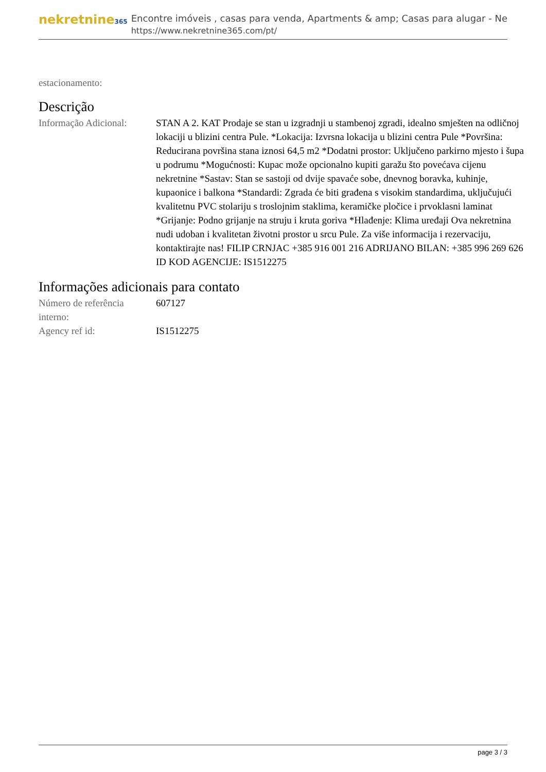nekretnine365
Encontre imóveis , casas para venda, Apartments & amp; Casas para alugar - Ne
https://www.nekretnine365.com/pt/
estacionamento:
Descrição
| Informação Adicional: | STAN A 2. KAT Prodaje se stan u izgradnji u stambenoj zgradi, idealno smješten na odličnoj lokaciji u blizini centra Pule. *Lokacija: Izvrsna lokacija u blizini centra Pule *Površina: Reducirana površina stana iznosi 64,5 m2 *Dodatni prostor: Uključeno parkirno mjesto i šupa u podrumu *Mogućnosti: Kupac može opcionalno kupiti garažu što povećava cijenu nekretnine *Sastav: Stan se sastoji od dvije spavaće sobe, dnevnog boravka, kuhinje, kupaonice i balkona *Standardi: Zgrada će biti građena s visokim standardima, uključujući kvalitetnu PVC stolariju s troslojnim staklima, keramičke pločice i prvoklasni laminat *Grijanje: Podno grijanje na struju i kruta goriva *Hlađenje: Klima uređaji Ova nekretnina nudi udoban i kvalitetan životni prostor u srcu Pule. Za više informacija i rezervaciju, kontaktirajte nas! FILIP CRNJAC +385 916 001 216 ADRIJANO BILAN: +385 996 269 626 ID KOD AGENCIJE: IS1512275 |
Informações adicionais para contato
| Número de referência interno: | 607127 |
| Agency ref id: | IS1512275 |
page 3 / 3